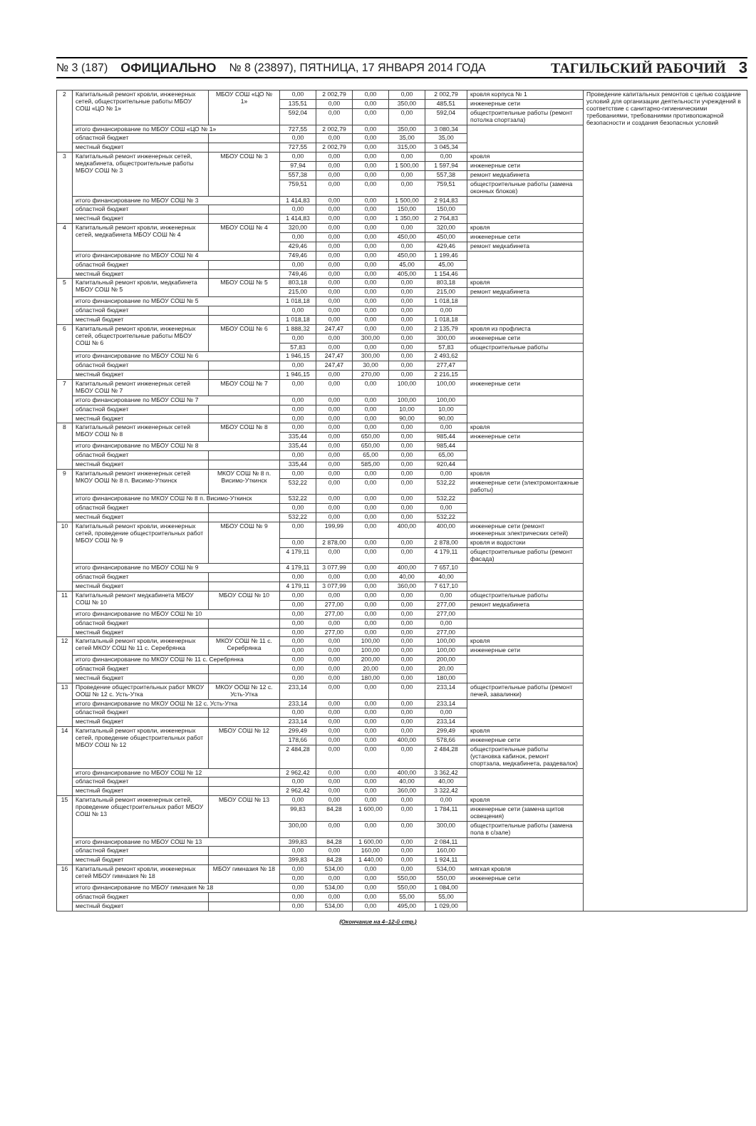№ 3 (187) ОФИЦИАЛЬНО № 8 (23897), ПЯТНИЦА, 17 ЯНВАРЯ 2014 ГОДА ТАГИЛЬСКИЙ РАБОЧИЙ 3
| 2 | Капитальный ремонт кровли, инженерных сетей, общестроительные работы МБОУ СОШ «ЦО № 1» | МБОУ СОШ «ЦО № 1» | 0,00 | 2 002,79 | 0,00 | 0,00 | 2 002,79 | кровля корпуса № 1 | Проведение капитальных ремонтов с целью создание условий для организации деятельности учреждений в соответствие с санитарно-гигиеническими требованиями, требованиями противопожарной безопасности и создания безопасных условий |
| | | | 135,51 | 0,00 | 0,00 | 350,00 | 485,51 | инженерные сети | |
| | | | 592,04 | 0,00 | 0,00 | 0,00 | 592,04 | общестроительные работы (ремонт потолка спортзала) | |
| | итого финансирование по МБОУ СОШ «ЦО № 1» | | 727,55 | 2 002,79 | 0,00 | 350,00 | 3 080,34 | | |
| | областной бюджет | | 0,00 | 0,00 | 0,00 | 35,00 | 35,00 | | |
| | местный бюджет | | 727,55 | 2 002,79 | 0,00 | 315,00 | 3 045,34 | | |
| 3 | Капитальный ремонт инженерных сетей, медкабинета, общестроительные работы МБОУ СОШ № 3 | МБОУ СОШ № 3 | 0,00 | 0,00 | 0,00 | 0,00 | 0,00 | кровля | |
| | | | 97,94 | 0,00 | 0,00 | 1 500,00 | 1 597,94 | инженерные сети | |
| | | | 557,38 | 0,00 | 0,00 | 0,00 | 557,38 | ремонт медкабинета | |
| | | | 759,51 | 0,00 | 0,00 | 0,00 | 759,51 | общестроительные работы (замена оконных блоков) | |
| | итого финансирование по МБОУ СОШ № 3 | | 1 414,83 | 0,00 | 0,00 | 1 500,00 | 2 914,83 | | |
| | областной бюджет | | 0,00 | 0,00 | 0,00 | 150,00 | 150,00 | | |
| | местный бюджет | | 1 414,83 | 0,00 | 0,00 | 1 350,00 | 2 764,83 | | |
| 4 | Капитальный ремонт кровли, инженерных сетей, медкабинета МБОУ СОШ № 4 | МБОУ СОШ № 4 | 320,00 | 0,00 | 0,00 | 0,00 | 320,00 | кровля | |
| | | | 0,00 | 0,00 | 0,00 | 450,00 | 450,00 | инженерные сети | |
| | | | 429,46 | 0,00 | 0,00 | 0,00 | 429,46 | ремонт медкабинета | |
| | итого финансирование по МБОУ СОШ № 4 | | 749,46 | 0,00 | 0,00 | 450,00 | 1 199,46 | | |
| | областной бюджет | | 0,00 | 0,00 | 0,00 | 45,00 | 45,00 | | |
| | местный бюджет | | 749,46 | 0,00 | 0,00 | 405,00 | 1 154,46 | | |
| 5 | Капитальный ремонт кровли, медкабинета МБОУ СОШ № 5 | МБОУ СОШ № 5 | 803,18 | 0,00 | 0,00 | 0,00 | 803,18 | кровля | |
| | | | 215,00 | 0,00 | 0,00 | 0,00 | 215,00 | ремонт медкабинета | |
| | итого финансирование по МБОУ СОШ № 5 | | 1 018,18 | 0,00 | 0,00 | 0,00 | 1 018,18 | | |
| | областной бюджет | | 0,00 | 0,00 | 0,00 | 0,00 | 0,00 | | |
| | местный бюджет | | 1 018,18 | 0,00 | 0,00 | 0,00 | 1 018,18 | | |
| 6 | Капитальный ремонт кровли, инженерных сетей, общестроительные работы МБОУ СОШ № 6 | МБОУ СОШ № 6 | 1 888,32 | 247,47 | 0,00 | 0,00 | 2 135,79 | кровля из профлиста | |
| | | | 0,00 | 0,00 | 300,00 | 0,00 | 300,00 | инженерные сети | |
| | | | 57,83 | 0,00 | 0,00 | 0,00 | 57,83 | общестроительные работы | |
| | итого финансирование по МБОУ СОШ № 6 | | 1 946,15 | 247,47 | 300,00 | 0,00 | 2 493,62 | | |
| | областной бюджет | | 0,00 | 247,47 | 30,00 | 0,00 | 277,47 | | |
| | местный бюджет | | 1 946,15 | 0,00 | 270,00 | 0,00 | 2 216,15 | | |
| 7 | Капитальный ремонт инженерных сетей МБОУ СОШ № 7 | МБОУ СОШ № 7 | 0,00 | 0,00 | 0,00 | 100,00 | 100,00 | инженерные сети | |
| | итого финансирование по МБОУ СОШ № 7 | | 0,00 | 0,00 | 0,00 | 100,00 | 100,00 | | |
| | областной бюджет | | 0,00 | 0,00 | 0,00 | 10,00 | 10,00 | | |
| | местный бюджет | | 0,00 | 0,00 | 0,00 | 90,00 | 90,00 | | |
| 8 | Капитальный ремонт инженерных сетей МБОУ СОШ № 8 | МБОУ СОШ № 8 | 0,00 | 0,00 | 0,00 | 0,00 | 0,00 | кровля | |
| | | | 335,44 | 0,00 | 650,00 | 0,00 | 985,44 | инженерные сети | |
| | итого финансирование по МБОУ СОШ № 8 | | 335,44 | 0,00 | 650,00 | 0,00 | 985,44 | | |
| | областной бюджет | | 0,00 | 0,00 | 65,00 | 0,00 | 65,00 | | |
| | местный бюджет | | 335,44 | 0,00 | 585,00 | 0,00 | 920,44 | | |
| 9 | Капитальный ремонт инженерных сетей МКОУ ООШ № 8 п. Висимо-Уткинск | МКОУ СОШ № 8 п. Висимо-Уткинск | 0,00 | 0,00 | 0,00 | 0,00 | 0,00 | кровля | |
| | | | 532,22 | 0,00 | 0,00 | 0,00 | 532,22 | инженерные сети (электромонтажные работы) | |
| | итого финансирование по МКОУ СОШ № 8 п. Висимо-Уткинск | | 532,22 | 0,00 | 0,00 | 0,00 | 532,22 | | |
| | областной бюджет | | 0,00 | 0,00 | 0,00 | 0,00 | 0,00 | | |
| | местный бюджет | | 532,22 | 0,00 | 0,00 | 0,00 | 532,22 | | |
| 10 | Капитальный ремонт кровли, инженерных сетей, проведение общестроительных работ МБОУ СОШ № 9 | МБОУ СОШ № 9 | 0,00 | 199,99 | 0,00 | 400,00 | 400,00 | инженерные сети (ремонт инженерных электрических сетей) | |
| | | | 0,00 | 2 878,00 | 0,00 | 0,00 | 2 878,00 | кровля и водостоки | |
| | | | 4 179,11 | 0,00 | 0,00 | 0,00 | 4 179,11 | общестроительные работы (ремонт фасада) | |
| | итого финансирование по МБОУ СОШ № 9 | | 4 179,11 | 3 077,99 | 0,00 | 400,00 | 7 657,10 | | |
| | областной бюджет | | 0,00 | 0,00 | 0,00 | 40,00 | 40,00 | | |
| | местный бюджет | | 4 179,11 | 3 077,99 | 0,00 | 360,00 | 7 617,10 | | |
| 11 | Капитальный ремонт медкабинета МБОУ СОШ № 10 | МБОУ СОШ № 10 | 0,00 | 0,00 | 0,00 | 0,00 | 0,00 | общестроительные работы | |
| | | | 0,00 | 277,00 | 0,00 | 0,00 | 277,00 | ремонт медкабинета | |
| | итого финансирование по МБОУ СОШ № 10 | | 0,00 | 277,00 | 0,00 | 0,00 | 277,00 | | |
| | областной бюджет | | 0,00 | 0,00 | 0,00 | 0,00 | 0,00 | | |
| | местный бюджет | | 0,00 | 277,00 | 0,00 | 0,00 | 277,00 | | |
| 12 | Капитальный ремонт кровли, инженерных сетей МКОУ СОШ № 11 с. Серебрянка | МКОУ СОШ № 11 с. Серебрянка | 0,00 | 0,00 | 100,00 | 0,00 | 100,00 | кровля | |
| | | | 0,00 | 0,00 | 100,00 | 0,00 | 100,00 | инженерные сети | |
| | итого финансирование по МКОУ СОШ № 11 с. Серебрянка | | 0,00 | 0,00 | 200,00 | 0,00 | 200,00 | | |
| | областной бюджет | | 0,00 | 0,00 | 20,00 | 0,00 | 20,00 | | |
| | местный бюджет | | 0,00 | 0,00 | 180,00 | 0,00 | 180,00 | | |
| 13 | Проведение общестроительных работ МКОУ ООШ № 12 с. Усть-Утка | МКОУ ООШ № 12 с. Усть-Утка | 233,14 | 0,00 | 0,00 | 0,00 | 233,14 | общестроительные работы (ремонт печей, завалинки) | |
| | итого финансирование по МКОУ ООШ № 12 с. Усть-Утка | | 233,14 | 0,00 | 0,00 | 0,00 | 233,14 | | |
| | областной бюджет | | 0,00 | 0,00 | 0,00 | 0,00 | 0,00 | | |
| | местный бюджет | | 233,14 | 0,00 | 0,00 | 0,00 | 233,14 | | |
| 14 | Капитальный ремонт кровли, инженерных сетей, проведение общестроительных работ МБОУ СОШ № 12 | МБОУ СОШ № 12 | 299,49 | 0,00 | 0,00 | 0,00 | 299,49 | кровля | |
| | | | 178,66 | 0,00 | 0,00 | 400,00 | 578,66 | инженерные сети | |
| | | | 2 484,28 | 0,00 | 0,00 | 0,00 | 2 484,28 | общестроительные работы (установка кабинок, ремонт спортзала, медкабинета, раздевалок) | |
| | итого финансирование по МБОУ СОШ № 12 | | 2 962,42 | 0,00 | 0,00 | 400,00 | 3 362,42 | | |
| | областной бюджет | | 0,00 | 0,00 | 0,00 | 40,00 | 40,00 | | |
| | местный бюджет | | 2 962,42 | 0,00 | 0,00 | 360,00 | 3 322,42 | | |
| 15 | Капитальный ремонт инженерных сетей, проведение общестроительных работ МБОУ СОШ № 13 | МБОУ СОШ № 13 | 0,00 | 0,00 | 0,00 | 0,00 | 0,00 | кровля | |
| | | | 99,83 | 84,28 | 1 600,00 | 0,00 | 1 784,11 | инженерные сети (замена щитов освещения) | |
| | | | 300,00 | 0,00 | 0,00 | 0,00 | 300,00 | общестроительные работы (замена пола в с/зале) | |
| | итого финансирование по МБОУ СОШ № 13 | | 399,83 | 84,28 | 1 600,00 | 0,00 | 2 084,11 | | |
| | областной бюджет | | 0,00 | 0,00 | 160,00 | 0,00 | 160,00 | | |
| | местный бюджет | | 399,83 | 84,28 | 1 440,00 | 0,00 | 1 924,11 | | |
| 16 | Капитальный ремонт кровли, инженерных сетей МБОУ гимназия № 18 | МБОУ гимназия № 18 | 0,00 | 534,00 | 0,00 | 0,00 | 534,00 | мягкая кровля | |
| | | | 0,00 | 0,00 | 0,00 | 550,00 | 550,00 | инженерные сети | |
| | итого финансирование по МБОУ гимназия № 18 | | 0,00 | 534,00 | 0,00 | 550,00 | 1 084,00 | | |
| | областной бюджет | | 0,00 | 0,00 | 0,00 | 55,00 | 55,00 | | |
| | местный бюджет | | 0,00 | 534,00 | 0,00 | 495,00 | 1 029,00 | | |
(Окончание на 4–12-й стр.)